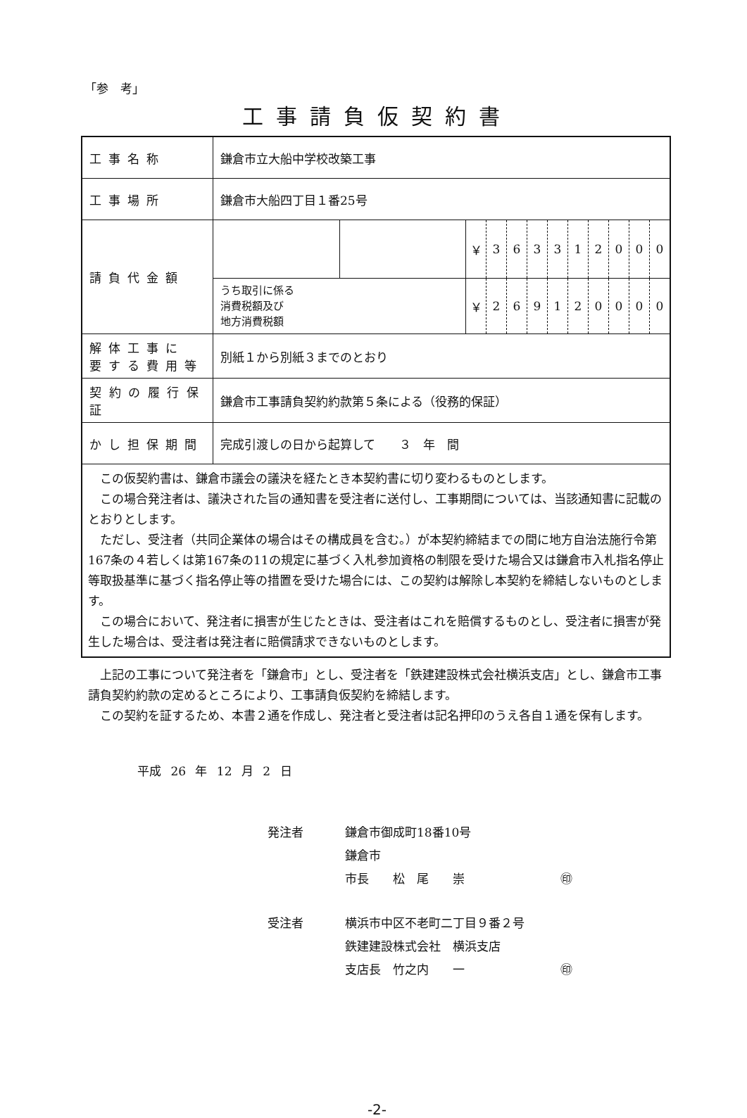「参　考」
工事請負仮契約書
| 工事名称 | 鎌倉市立大船中学校改築工事 | | | | | | | | | | | |
| 工事場所 | 鎌倉市大船四丁目１番25号 | | | | | | | | | | | |
| 請負代金額 | | | ￥ | 3 | 6 | 3 | 3 | 1 | 2 | 0 | 0 | 0 |
| | うち取引に係る 消費税額及び 地方消費税額 | | ￥ | 2 | 6 | 9 | 1 | 2 | 0 | 0 | 0 | 0 |
| 解体工事に 要する費用等 | 別紙１から別紙３までのとおり | | | | | | | | | | | |
| 契約の履行保証 | 鎌倉市工事請負契約約款第５条による（役務的保証） | | | | | | | | | | | |
| かし担保期間 | 完成引渡しの日から起算して ３ 年 間 | | | | | | | | | | | |
| この仮契約書は、鎌倉市議会の議決を経たとき本契約書に切り変わるものとします。 この場合発注者は、議決された旨の通知書を受注者に送付し、工事期間については、当該通知書に記載のとおりとします。 ただし、受注者（共同企業体の場合はその構成員を含む。）が本契約締結までの間に地方自治法施行令第167条の４若しくは第167条の11の規定に基づく入札参加資格の制限を受けた場合又は鎌倉市入札指名停止等取扱基準に基づく指名停止等の措置を受けた場合には、この契約は解除し本契約を締結しないものとします。 この場合において、発注者に損害が生じたときは、受注者はこれを賠償するものとし、受注者に損害が発生した場合は、受注者は発注者に賠償請求できないものとします。 | | | | | | | | | | | | |
上記の工事について発注者を「鎌倉市」とし、受注者を「鉄建建設株式会社横浜支店」とし、鎌倉市工事請負契約約款の定めるところにより、工事請負仮契約を締結します。
この契約を証するため、本書２通を作成し、発注者と受注者は記名押印のうえ各自１通を保有します。
平成 26 年 12 月 2 日
発注者 鎌倉市御成町18番10号
鎌倉市
市長　　松　尾　　崇　　　　　　　　㊞
受注者 横浜市中区不老町二丁目９番２号
鉄建建設株式会社　横浜支店
支店長　竹之内　　一　　　　　　　　㊞
-2-